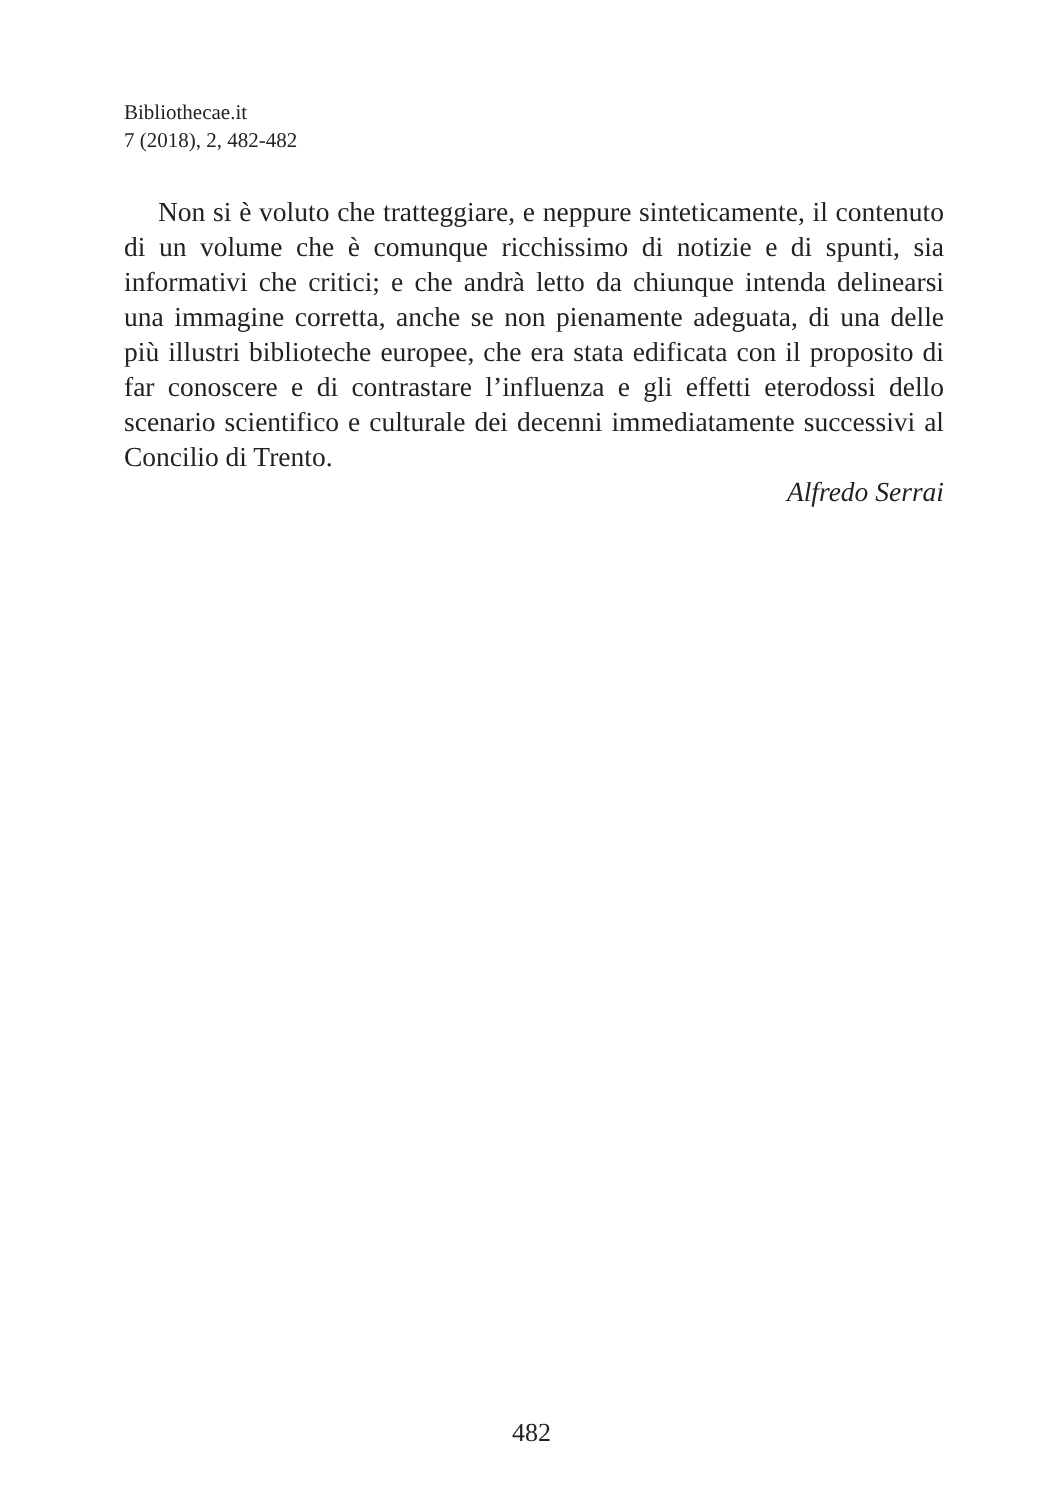Bibliothecae.it
7 (2018), 2, 482-482
Non si è voluto che tratteggiare, e neppure sinteticamente, il contenuto di un volume che è comunque ricchissimo di notizie e di spunti, sia informativi che critici; e che andrà letto da chiunque intenda delinearsi una immagine corretta, anche se non pienamente adeguata, di una delle più illustri biblioteche europee, che era stata edificata con il proposito di far conoscere e di contrastare l’influenza e gli effetti eterodossi dello scenario scientifico e culturale dei decenni immediatamente successivi al Concilio di Trento.
Alfredo Serrai
482